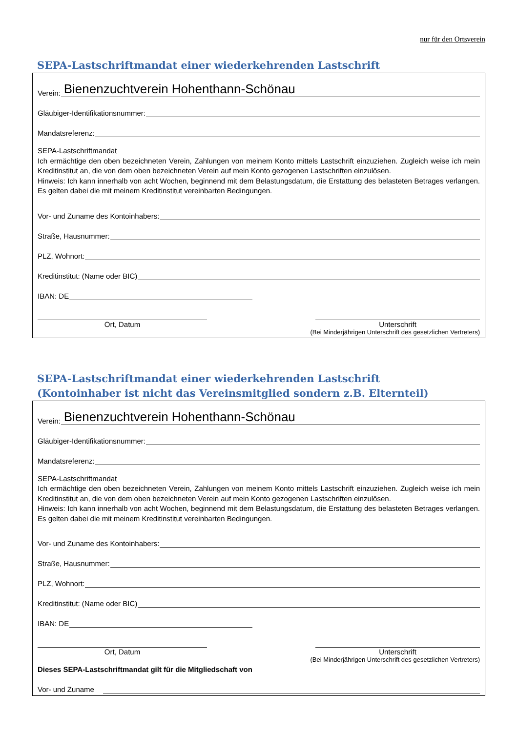nur für den Ortsverein
SEPA-Lastschriftmandat einer wiederkehrenden Lastschrift
Verein: Bienenzuchtverein Hohenthann-Schönau
Gläubiger-Identifikationsnummer:
Mandatsreferenz:
SEPA-Lastschriftmandat
Ich ermächtige den oben bezeichneten Verein, Zahlungen von meinem Konto mittels Lastschrift einzuziehen. Zugleich weise ich mein Kreditinstitut an, die von dem oben bezeichneten Verein auf mein Konto gezogenen Lastschriften einzulösen.
Hinweis: Ich kann innerhalb von acht Wochen, beginnend mit dem Belastungsdatum, die Erstattung des belasteten Betrages verlangen. Es gelten dabei die mit meinem Kreditinstitut vereinbarten Bedingungen.
Vor- und Zuname des Kontoinhabers:
Straße, Hausnummer:
PLZ, Wohnort:
Kreditinstitut: (Name oder BIC)
IBAN: DE
Ort, Datum Unterschrift
(Bei Minderjährigen Unterschrift des gesetzlichen Vertreters)
SEPA-Lastschriftmandat einer wiederkehrenden Lastschrift
(Kontoinhaber ist nicht das Vereinsmitglied sondern z.B. Elternteil)
Verein: Bienenzuchtverein Hohenthann-Schönau
Gläubiger-Identifikationsnummer:
Mandatsreferenz:
SEPA-Lastschriftmandat
Ich ermächtige den oben bezeichneten Verein, Zahlungen von meinem Konto mittels Lastschrift einzuziehen. Zugleich weise ich mein Kreditinstitut an, die von dem oben bezeichneten Verein auf mein Konto gezogenen Lastschriften einzulösen.
Hinweis: Ich kann innerhalb von acht Wochen, beginnend mit dem Belastungsdatum, die Erstattung des belasteten Betrages verlangen. Es gelten dabei die mit meinem Kreditinstitut vereinbarten Bedingungen.
Vor- und Zuname des Kontoinhabers:
Straße, Hausnummer:
PLZ, Wohnort:
Kreditinstitut: (Name oder BIC)
IBAN: DE
Ort, Datum Unterschrift
(Bei Minderjährigen Unterschrift des gesetzlichen Vertreters)
Dieses SEPA-Lastschriftmandat gilt für die Mitgliedschaft von
Vor- und Zuname